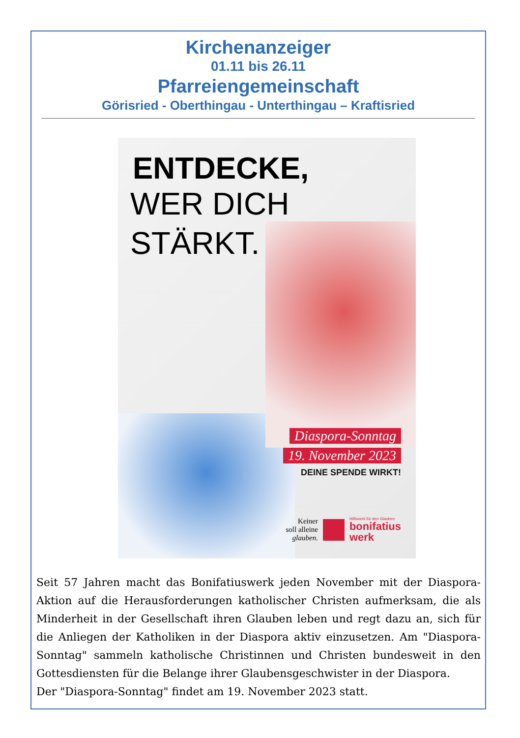Kirchenanzeiger
01.11 bis 26.11
Pfarreiengemeinschaft
Görisried - Oberthingau - Unterthingau – Kraftisried
ENTDECKE,
WER DICH
STÄRKT.
Diaspora-Sonntag
19. November 2023
DEINE SPENDE WIRKT!
Keiner
soll alleine
glauben.
Hilfswerk für den Glauben
bonifatius
werk
Seit 57 Jahren macht das Bonifatiuswerk jeden November mit der Diaspora-Aktion auf die Herausforderungen katholischer Christen aufmerksam, die als Minderheit in der Gesellschaft ihren Glauben leben und regt dazu an, sich für die Anliegen der Katholiken in der Diaspora aktiv einzusetzen. Am "Diaspora-Sonntag" sammeln katholische Christinnen und Christen bundesweit in den Gottesdiensten für die Belange ihrer Glaubensgeschwister in der Diaspora.
Der "Diaspora-Sonntag" findet am 19. November 2023 statt.